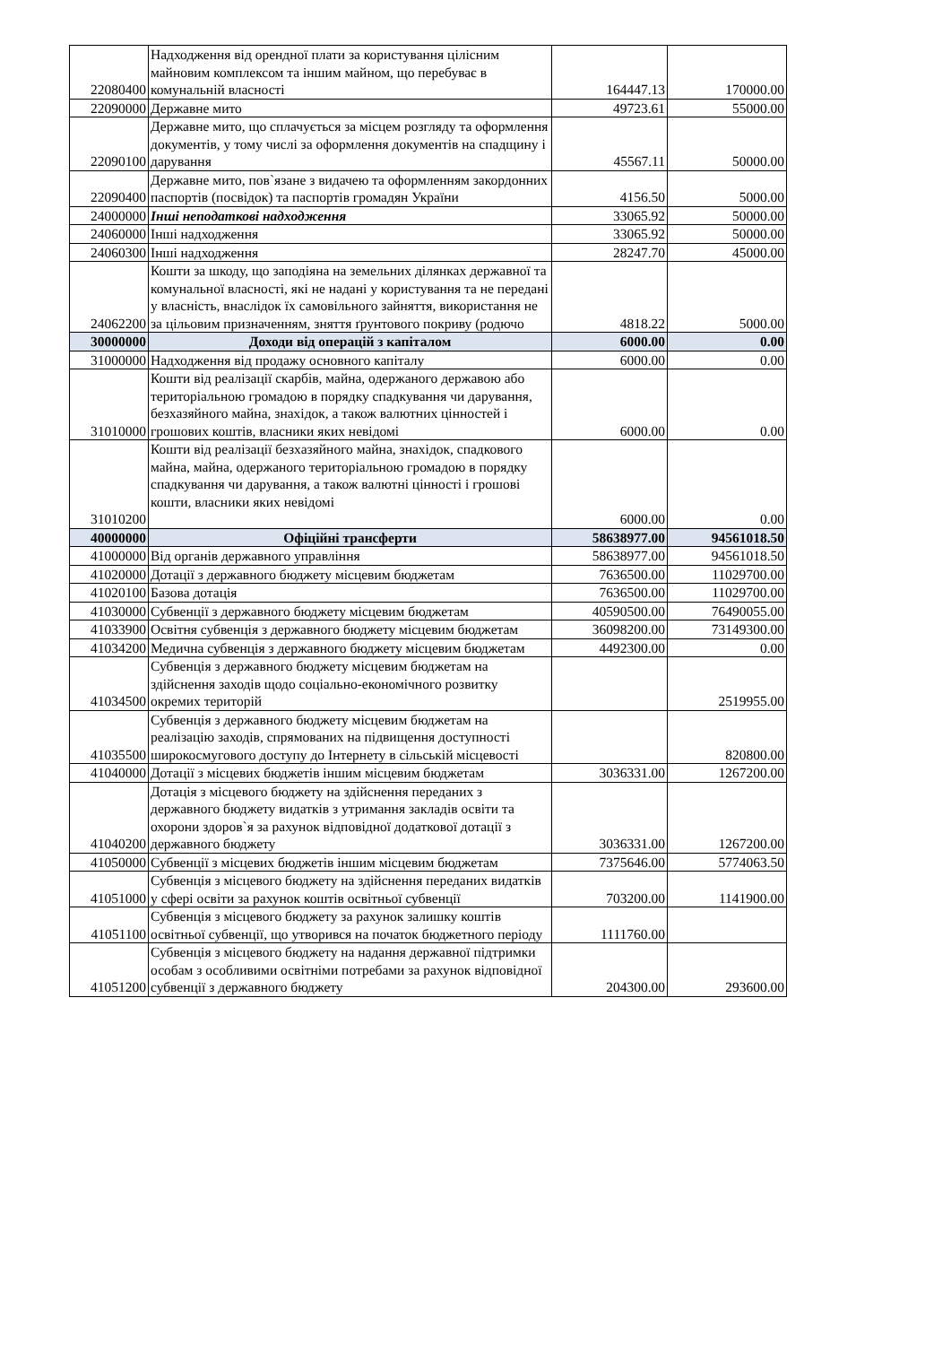| 22080400 | Надходження від орендної плати за користування цілісним майновим комплексом та іншим майном, що перебуває в комунальній власності | 164447.13 | 170000.00 |
| 22090000 | Державне мито | 49723.61 | 55000.00 |
| 22090100 | Державне мито, що сплачується за місцем розгляду та оформлення документів, у тому числі за оформлення документів на спадщину і дарування | 45567.11 | 50000.00 |
| 22090400 | Державне мито, пов`язане з видачею та оформленням закордонних паспортів (посвідок) та паспортів громадян України | 4156.50 | 5000.00 |
| 24000000 | Інші неподаткові надходження | 33065.92 | 50000.00 |
| 24060000 | Інші надходження | 33065.92 | 50000.00 |
| 24060300 | Інші надходження | 28247.70 | 45000.00 |
| 24062200 | Кошти за шкоду, що заподіяна на земельних ділянках державної та комунальної власності, які не надані у користування та не передані у власність, внаслідок їх самовільного зайняття, використання не за цільовим призначенням, зняття ґрунтового покриву (родючо | 4818.22 | 5000.00 |
| 30000000 | Доходи від операцій з капіталом | 6000.00 | 0.00 |
| 31000000 | Надходження від продажу основного капіталу | 6000.00 | 0.00 |
| 31010000 | Кошти від реалізації скарбів, майна, одержаного державою або територіальною громадою в порядку спадкування чи дарування, безхазяйного майна, знахідок, а також валютних цінностей і грошових коштів, власники яких невідомі | 6000.00 | 0.00 |
| 31010200 | Кошти від реалізації безхазяйного майна, знахідок, спадкового майна, майна, одержаного територіальною громадою в порядку спадкування чи дарування, а також валютні цінності і грошові кошти, власники яких невідомі | 6000.00 | 0.00 |
| 40000000 | Офіційні трансферти | 58638977.00 | 94561018.50 |
| 41000000 | Від органів державного управління | 58638977.00 | 94561018.50 |
| 41020000 | Дотації з державного бюджету місцевим бюджетам | 7636500.00 | 11029700.00 |
| 41020100 | Базова дотація | 7636500.00 | 11029700.00 |
| 41030000 | Субвенції з державного бюджету місцевим бюджетам | 40590500.00 | 76490055.00 |
| 41033900 | Освітня субвенція з державного бюджету місцевим бюджетам | 36098200.00 | 73149300.00 |
| 41034200 | Медична субвенція з державного бюджету місцевим бюджетам | 4492300.00 | 0.00 |
| 41034500 | Субвенція з державного бюджету місцевим бюджетам на здійснення заходів щодо соціально-економічного розвитку окремих територій | | 2519955.00 |
| 41035500 | Субвенція з державного бюджету місцевим бюджетам на реалізацію заходів, спрямованих на підвищення доступності широкосмугового доступу до Інтернету в сільській місцевості | | 820800.00 |
| 41040000 | Дотації з місцевих бюджетів іншим місцевим бюджетам | 3036331.00 | 1267200.00 |
| 41040200 | Дотація з місцевого бюджету на здійснення переданих з державного бюджету видатків з утримання закладів освіти та охорони здоров`я за рахунок відповідної додаткової дотації з державного бюджету | 3036331.00 | 1267200.00 |
| 41050000 | Субвенції з місцевих бюджетів іншим місцевим бюджетам | 7375646.00 | 5774063.50 |
| 41051000 | Субвенція з місцевого бюджету на здійснення переданих видатків у сфері освіти за рахунок коштів освітньої субвенції | 703200.00 | 1141900.00 |
| 41051100 | Субвенція з місцевого бюджету за рахунок залишку коштів освітньої субвенції, що утворився на початок бюджетного періоду | 1111760.00 | |
| 41051200 | Субвенція з місцевого бюджету на надання державної підтримки особам з особливими освітніми потребами за рахунок відповідної субвенції з державного бюджету | 204300.00 | 293600.00 |